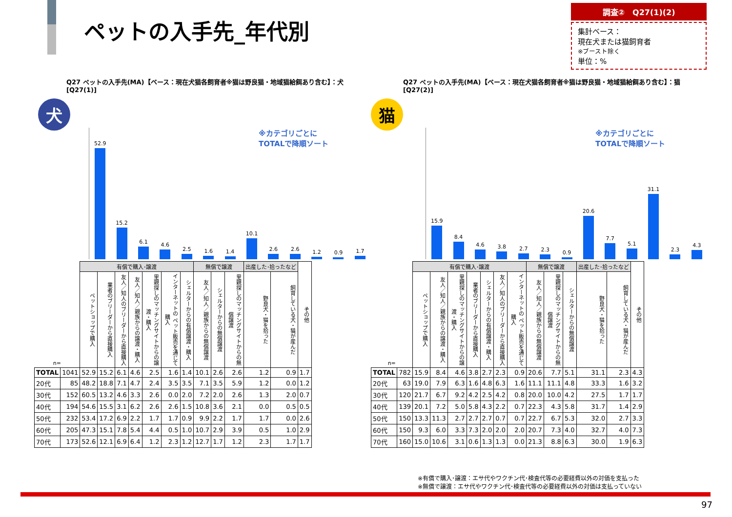ペットの入手先_年代別
調査②　Q27(1)(2)
集計ベース：
現在犬または猫飼育者
※ブースト除く
単位：%
Q27 ペットの入手先(MA)【ベース：現在犬猫各飼育者※猫は野良猫・地域猫給餌あり含む】：犬
[Q27(1)]
犬
※カテゴリごとに
TOTALで降順ソート
52.9
15.2
6.1
4.6
2.5
1.6
1.4
10.1
2.6
2.6
1.2
0.9
1.7
| n= | | 有償で購入･譲渡 | | | | | | | 無償で譲渡 | | | 出産した･拾ったなど | | その他 |
| --- | --- | --- | --- | --- | --- | --- | --- | --- | --- | --- | --- | --- | --- | --- |
| | | ペットショップで購入 | 業者のブリーダーから直接購入 | 友人／知人のブリーダーから直接購入 | 友人／知人／親族からの譲渡・購入 | 里親探しのマッチングサイトからの譲渡・購入 | インターネットの ペット販売を通じて購入 | シェルターからの有償譲渡・購入 | 友人／知人／親族からの無償譲渡 | シェルターからの無償譲渡 | 里親探しのマッチングサイトからの無償譲渡 | 野良犬・猫を拾った | 飼育している犬・猫が産んだ | |
| TOTAL | 1041 | 52.9 | 15.2 | 6.1 | 4.6 | 2.5 | 1.6 | 1.4 | 10.1 | 2.6 | 2.6 | 1.2 | 0.9 | 1.7 |
| 20代 | 85 | 48.2 | 18.8 | 7.1 | 4.7 | 2.4 | 3.5 | 3.5 | 7.1 | 3.5 | 5.9 | 1.2 | 0.0 | 1.2 |
| 30代 | 152 | 60.5 | 13.2 | 4.6 | 3.3 | 2.6 | 0.0 | 2.0 | 7.2 | 2.0 | 2.6 | 1.3 | 2.0 | 0.7 |
| 40代 | 194 | 54.6 | 15.5 | 3.1 | 6.2 | 2.6 | 2.6 | 1.5 | 10.8 | 3.6 | 2.1 | 0.0 | 0.5 | 0.5 |
| 50代 | 232 | 53.4 | 17.2 | 6.9 | 2.2 | 1.7 | 1.7 | 0.9 | 9.9 | 2.2 | 1.7 | 1.7 | 0.0 | 2.6 |
| 60代 | 205 | 47.3 | 15.1 | 7.8 | 5.4 | 4.4 | 0.5 | 1.0 | 10.7 | 2.9 | 3.9 | 0.5 | 1.0 | 2.9 |
| 70代 | 173 | 52.6 | 12.1 | 6.9 | 6.4 | 1.2 | 2.3 | 1.2 | 12.7 | 1.7 | 1.2 | 2.3 | 1.7 | 1.7 |
Q27 ペットの入手先(MA)【ベース：現在犬猫各飼育者※猫は野良猫・地域猫給餌あり含む】：猫
[Q27(2)]
猫
※カテゴリごとに
TOTALで降順ソート
15.9
8.4
4.6
3.8
2.7
2.3
0.9
20.6
7.7
5.1
31.1
2.3
4.3
| n= | | 有償で購入･譲渡 | | | | | | | 無償で譲渡 | | | 出産した･拾ったなど | | その他 |
| --- | --- | --- | --- | --- | --- | --- | --- | --- | --- | --- | --- | --- | --- | --- |
| | | ペットショップで購入 | 友人／知人／親族からの譲渡・購入 | 里親探しのマッチングサイトからの譲渡・購入 | 業者のブリーダーから直接購入 | シェルターからの有償譲渡・購入 | 友人／知人のブリーダーから直接購入 | インターネットの ペット販売を通じて購入 | 友人／知人／親族からの無償譲渡 | 里親探しのマッチングサイトからの無償譲渡 | シェルターからの無償譲渡 | 野良犬・猫を拾った | 飼育している犬・猫が産んだ | |
| TOTAL | 782 | 15.9 | 8.4 | 4.6 | 3.8 | 2.7 | 2.3 | 0.9 | 20.6 | 7.7 | 5.1 | 31.1 | 2.3 | 4.3 |
| 20代 | 63 | 19.0 | 7.9 | 6.3 | 1.6 | 4.8 | 6.3 | 1.6 | 11.1 | 11.1 | 4.8 | 33.3 | 1.6 | 3.2 |
| 30代 | 120 | 21.7 | 6.7 | 9.2 | 4.2 | 2.5 | 4.2 | 0.8 | 20.0 | 10.0 | 4.2 | 27.5 | 1.7 | 1.7 |
| 40代 | 139 | 20.1 | 7.2 | 5.0 | 5.8 | 4.3 | 2.2 | 0.7 | 22.3 | 4.3 | 5.8 | 31.7 | 1.4 | 2.9 |
| 50代 | 150 | 13.3 | 11.3 | 2.7 | 2.7 | 2.7 | 0.7 | 0.7 | 22.7 | 6.7 | 5.3 | 32.0 | 2.7 | 3.3 |
| 60代 | 150 | 9.3 | 6.0 | 3.3 | 7.3 | 2.0 | 2.0 | 2.0 | 20.7 | 7.3 | 4.0 | 32.7 | 4.0 | 7.3 |
| 70代 | 160 | 15.0 | 10.6 | 3.1 | 0.6 | 1.3 | 1.3 | 0.0 | 21.3 | 8.8 | 6.3 | 30.0 | 1.9 | 6.3 |
※有償で購入･譲渡：エサ代やワクチン代･検査代等の必要経費以外の対価を支払った
※無償で譲渡：エサ代やワクチン代･検査代等の必要経費以外の対価は支払っていない
97